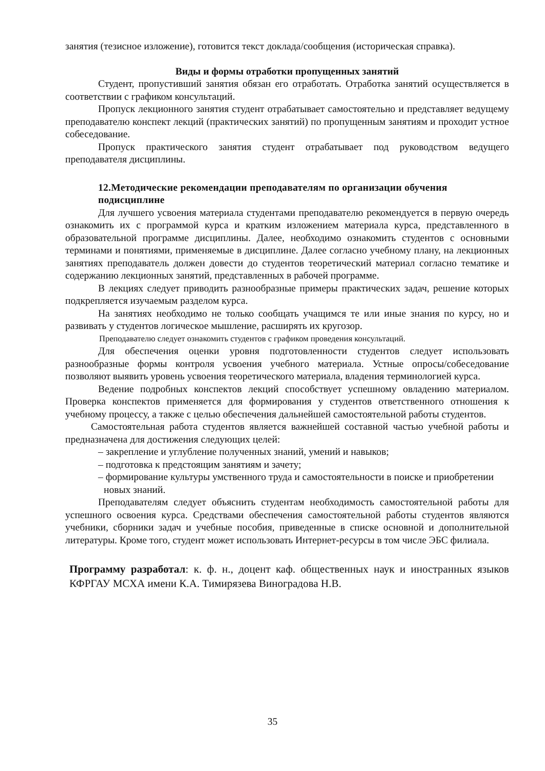занятия (тезисное изложение), готовится текст доклада/сообщения (историческая справка).
Виды и формы отработки пропущенных занятий
Студент, пропустивший занятия обязан его отработать. Отработка занятий осуществляется в соответствии с графиком консультаций.
Пропуск лекционного занятия студент отрабатывает самостоятельно и представляет ведущему преподавателю конспект лекций (практических занятий) по пропущенным занятиям и проходит устное собеседование.
Пропуск практического занятия студент отрабатывает под руководством ведущего преподавателя дисциплины.
12.Методические рекомендации преподавателям по организации обучения подисциплине
Для лучшего усвоения материала студентами преподавателю рекомендуется в первую очередь ознакомить их с программой курса и кратким изложением материала курса, представленного в образовательной программе дисциплины. Далее, необходимо ознакомить студентов с основными терминами и понятиями, применяемые в дисциплине. Далее согласно учебному плану, на лекционных занятиях преподаватель должен довести до студентов теоретический материал согласно тематике и содержанию лекционных занятий, представленных в рабочей программе.
В лекциях следует приводить разнообразные примеры практических задач, решение которых подкрепляется изучаемым разделом курса.
На занятиях необходимо не только сообщать учащимся те или иные знания по курсу, но и развивать у студентов логическое мышление, расширять их кругозор.
Преподавателю следует ознакомить студентов с графиком проведения консультаций.
Для обеспечения оценки уровня подготовленности студентов следует использовать разнообразные формы контроля усвоения учебного материала. Устные опросы/собеседование позволяют выявить уровень усвоения теоретического материала, владения терминологией курса.
Ведение подробных конспектов лекций способствует успешному овладению материалом. Проверка конспектов применяется для формирования у студентов ответственного отношения к учебному процессу, а также с целью обеспечения дальнейшей самостоятельной работы студентов.
Самостоятельная работа студентов является важнейшей составной частью учебной работы и предназначена для достижения следующих целей:
– закрепление и углубление полученных знаний, умений и навыков;
– подготовка к предстоящим занятиям и зачету;
– формирование культуры умственного труда и самостоятельности в поиске и приобретении новых знаний.
Преподавателям следует объяснить студентам необходимость самостоятельной работы для успешного освоения курса. Средствами обеспечения самостоятельной работы студентов являются учебники, сборники задач и учебные пособия, приведенные в списке основной и дополнительной литературы. Кроме того, студент может использовать Интернет-ресурсы в том числе ЭБС филиала.
Программу разработал: к. ф. н., доцент каф. общественных наук и иностранных языков КФРГАУ МСХА имени К.А. Тимирязева Виноградова Н.В.
35